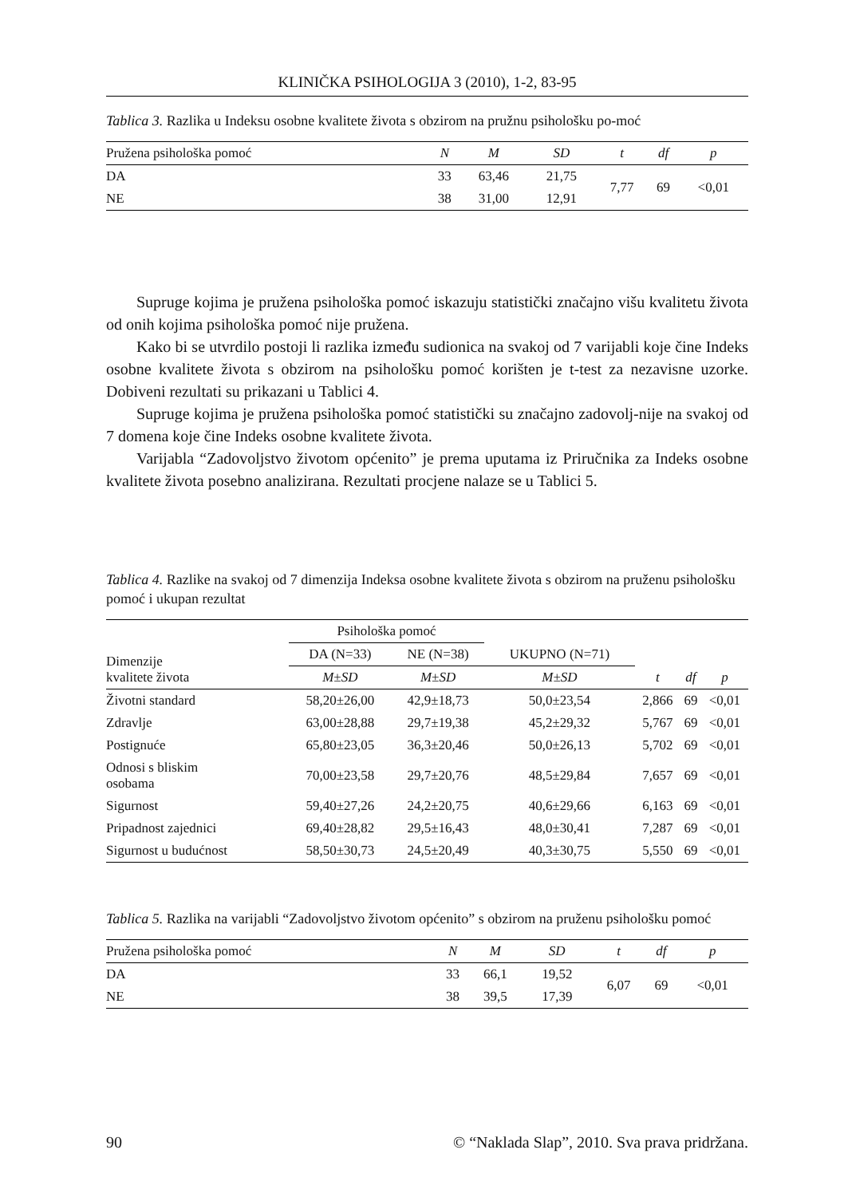KLINIČKA PSIHOLOGIJA 3 (2010), 1-2, 83-95
Tablica 3. Razlika u Indeksu osobne kvalitete života s obzirom na pružnu psihološku po-moć
| Pružena psihološka pomoć | N | M | SD | t | df | p |
| --- | --- | --- | --- | --- | --- | --- |
| DA | 33 | 63,46 | 21,75 | 7,77 | 69 | <0,01 |
| NE | 38 | 31,00 | 12,91 | | | |
Supruge kojima je pružena psihološka pomoć iskazuju statistički značajno višu kvalitetu života od onih kojima psihološka pomoć nije pružena.
Kako bi se utvrdilo postoji li razlika između sudionica na svakoj od 7 varijabli koje čine Indeks osobne kvalitete života s obzirom na psihološku pomoć korišten je t-test za nezavisne uzorke. Dobiveni rezultati su prikazani u Tablici 4.
Supruge kojima je pružena psihološka pomoć statistički su značajno zadovolj-nije na svakoj od 7 domena koje čine Indeks osobne kvalitete života.
Varijabla “Zadovoljstvo životom općenito” je prema uputama iz Priručnika za Indeks osobne kvalitete života posebno analizirana. Rezultati procjene nalaze se u Tablici 5.
Tablica 4. Razlike na svakoj od 7 dimenzija Indeksa osobne kvalitete života s obzirom na pruženu psihološku pomoć i ukupan rezultat
| Dimenzije kvalitete života | Psihološka pomoć | | | | | |
| | DA (N=33) | NE (N=38) | UKUPNO (N=71) | | | |
| | M±SD | M±SD | M±SD | t | df | p |
| Životni standard | 58,20±26,00 | 42,9±18,73 | 50,0±23,54 | 2,866 | 69 | <0,01 |
| Zdravlje | 63,00±28,88 | 29,7±19,38 | 45,2±29,32 | 5,767 | 69 | <0,01 |
| Postignuće | 65,80±23,05 | 36,3±20,46 | 50,0±26,13 | 5,702 | 69 | <0,01 |
| Odnosi s bliskim osobama | 70,00±23,58 | 29,7±20,76 | 48,5±29,84 | 7,657 | 69 | <0,01 |
| Sigurnost | 59,40±27,26 | 24,2±20,75 | 40,6±29,66 | 6,163 | 69 | <0,01 |
| Pripadnost zajednici | 69,40±28,82 | 29,5±16,43 | 48,0±30,41 | 7,287 | 69 | <0,01 |
| Sigurnost u budućnost | 58,50±30,73 | 24,5±20,49 | 40,3±30,75 | 5,550 | 69 | <0,01 |
Tablica 5. Razlika na varijabli “Zadovoljstvo životom općenito” s obzirom na pruženu psihološku pomoć
| Pružena psihološka pomoć | N | M | SD | t | df | p |
| --- | --- | --- | --- | --- | --- | --- |
| DA | 33 | 66,1 | 19,52 | 6,07 | 69 | <0,01 |
| NE | 38 | 39,5 | 17,39 | | | |
90 © “Naklada Slap”, 2010. Sva prava pridržana.